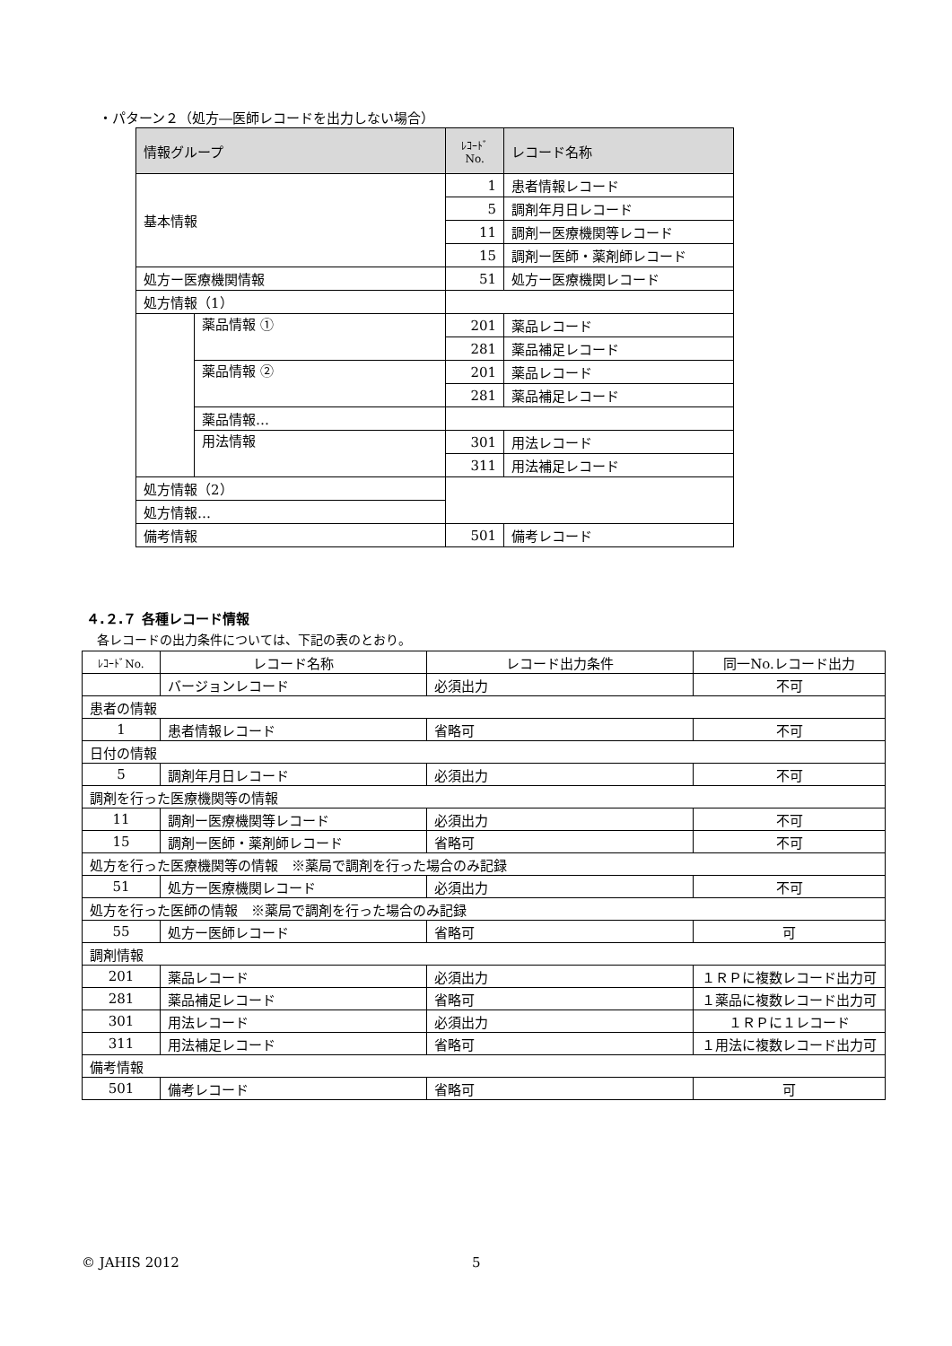・パターン２（処方―医師レコードを出力しない場合）
| 情報グループ | | ﾚｺｰﾄﾞ No. | レコード名称 |
| --- | --- | --- | --- |
| 基本情報 | | 1 | 患者情報レコード |
| | | 5 | 調剤年月日レコード |
| | | 11 | 調剤ー医療機関等レコード |
| | | 15 | 調剤ー医師・薬剤師レコード |
| 処方ー医療機関情報 | | 51 | 処方ー医療機関レコード |
| 処方情報（1） | | | |
| | 薬品情報 ① | 201 | 薬品レコード |
| | | 281 | 薬品補足レコード |
| | 薬品情報 ② | 201 | 薬品レコード |
| | | 281 | 薬品補足レコード |
| | 薬品情報… | | |
| | 用法情報 | 301 | 用法レコード |
| | | 311 | 用法補足レコード |
| 処方情報（2） | | | |
| 処方情報… | | | |
| 備考情報 | | 501 | 備考レコード |
４.２.７ 各種レコード情報
各レコードの出力条件については、下記の表のとおり。
| ﾚｺｰﾄﾞNo. | レコード名称 | レコード出力条件 | 同一No.レコード出力 |
| | バージョンレコード | 必須出力 | 不可 |
| 患者の情報 | | | |
| 1 | 患者情報レコード | 省略可 | 不可 |
| 日付の情報 | | | |
| 5 | 調剤年月日レコード | 必須出力 | 不可 |
| 調剤を行った医療機関等の情報 | | | |
| 11 | 調剤ー医療機関等レコード | 必須出力 | 不可 |
| 15 | 調剤ー医師・薬剤師レコード | 省略可 | 不可 |
| 処方を行った医療機関等の情報 ※薬局で調剤を行った場合のみ記録 | | | |
| 51 | 処方ー医療機関レコード | 必須出力 | 不可 |
| 処方を行った医師の情報 ※薬局で調剤を行った場合のみ記録 | | | |
| 55 | 処方ー医師レコード | 省略可 | 可 |
| 調剤情報 | | | |
| 201 | 薬品レコード | 必須出力 | １ＲＰに複数レコード出力可 |
| 281 | 薬品補足レコード | 省略可 | １薬品に複数レコード出力可 |
| 301 | 用法レコード | 必須出力 | １ＲＰに１レコード |
| 311 | 用法補足レコード | 省略可 | １用法に複数レコード出力可 |
| 備考情報 | | | |
| 501 | 備考レコード | 省略可 | 可 |
© JAHIS 2012 5